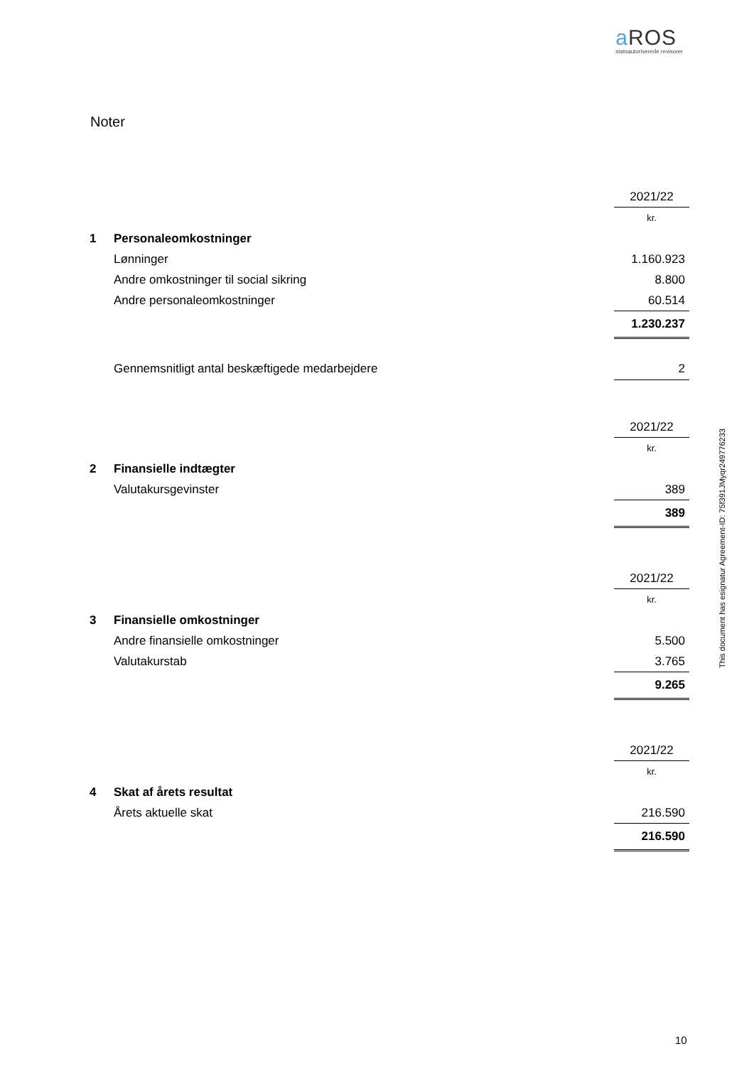a ROS
statsautoriserede revisorer
Noter
| | | 2021/22 |
| | | kr. |
| 1 | Personaleomkostninger | |
| | Lønninger | 1.160.923 |
| | Andre omkostninger til social sikring | 8.800 |
| | Andre personaleomkostninger | 60.514 |
| | | 1.230.237 |
| | Gennemsnitligt antal beskæftigede medarbejdere | 2 |
| | | 2021/22 |
| | | kr. |
| 2 | Finansielle indtægter | |
| | Valutakursgevinster | 389 |
| | | 389 |
| | | 2021/22 |
| | | kr. |
| 3 | Finansielle omkostninger | |
| | Andre finansielle omkostninger | 5.500 |
| | Valutakurstab | 3.765 |
| | | 9.265 |
| | | 2021/22 |
| | | kr. |
| 4 | Skat af årets resultat | |
| | Årets aktuelle skat | 216.590 |
| | | 216.590 |
This document has esignatur Agreement-ID: 75f391JMyqr249776233
10